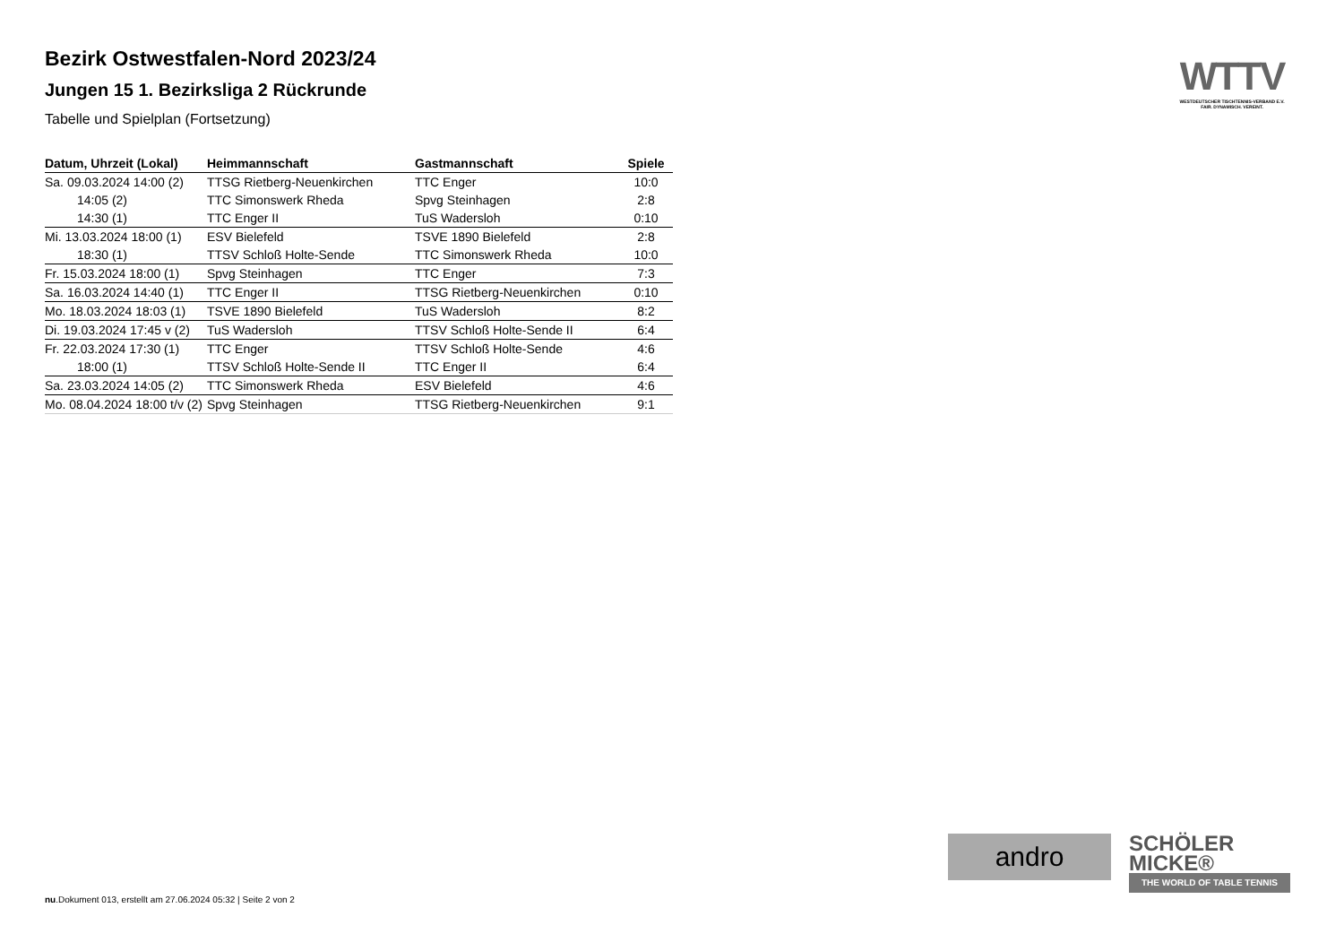Bezirk Ostwestfalen-Nord 2023/24
Jungen 15 1. Bezirksliga 2 Rückrunde
Tabelle und Spielplan (Fortsetzung)
| Datum, Uhrzeit (Lokal) | Heimmannschaft | Gastmannschaft | Spiele |
| --- | --- | --- | --- |
| Sa. 09.03.2024 14:00 (2) | TTSG Rietberg-Neuenkirchen | TTC Enger | 10:0 |
| 14:05 (2) | TTC Simonswerk Rheda | Spvg Steinhagen | 2:8 |
| 14:30 (1) | TTC Enger II | TuS Wadersloh | 0:10 |
| Mi. 13.03.2024 18:00 (1) | ESV Bielefeld | TSVE 1890 Bielefeld | 2:8 |
| 18:30 (1) | TTSV Schloß Holte-Sende | TTC Simonswerk Rheda | 10:0 |
| Fr. 15.03.2024 18:00 (1) | Spvg Steinhagen | TTC Enger | 7:3 |
| Sa. 16.03.2024 14:40 (1) | TTC Enger II | TTSG Rietberg-Neuenkirchen | 0:10 |
| Mo. 18.03.2024 18:03 (1) | TSVE 1890 Bielefeld | TuS Wadersloh | 8:2 |
| Di. 19.03.2024 17:45 v (2) | TuS Wadersloh | TTSV Schloß Holte-Sende II | 6:4 |
| Fr. 22.03.2024 17:30 (1) | TTC Enger | TTSV Schloß Holte-Sende | 4:6 |
| 18:00 (1) | TTSV Schloß Holte-Sende II | TTC Enger II | 6:4 |
| Sa. 23.03.2024 14:05 (2) | TTC Simonswerk Rheda | ESV Bielefeld | 4:6 |
| Mo. 08.04.2024 18:00 t/v (2) | Spvg Steinhagen | TTSG Rietberg-Neuenkirchen | 9:1 |
WTTV
WESTDEUTSCHER TISCHTENNIS-VERBAND E.V.
FAIR. DYNAMISCH. VEREINT.
andro
SCHÖLER
MICKE®
THE WORLD OF TABLE TENNIS
nu.Dokument 013, erstellt am 27.06.2024 05:32 | Seite 2 von 2